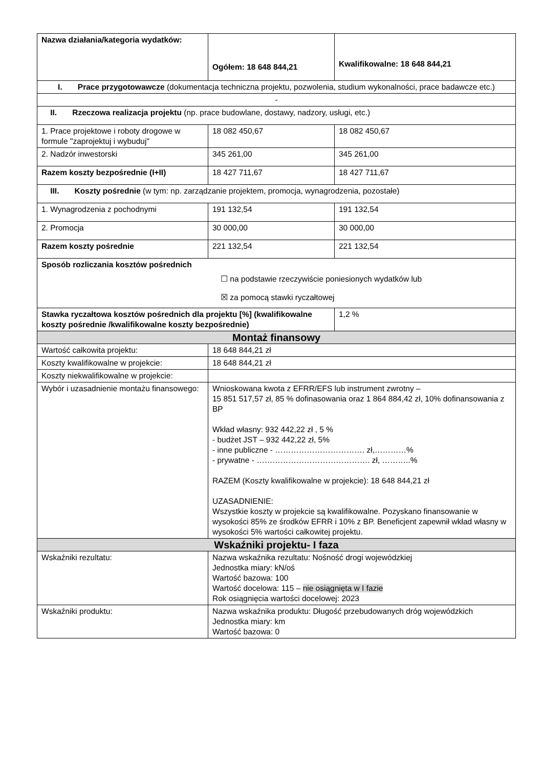| Nazwa działania/kategoria wydatków: | Ogółem: 18 648 844,21 | Kwalifikowalne: 18 648 844,21 |
| I. Prace przygotowawcze (dokumentacja techniczna projektu, pozwolenia, studium wykonalności, prace badawcze etc.) | | |
| - | | |
| II. Rzeczowa realizacja projektu (np. prace budowlane, dostawy, nadzory, usługi, etc.) | | |
| 1. Prace projektowe i roboty drogowe w formule "zaprojektuj i wybuduj" | 18 082 450,67 | 18 082 450,67 |
| 2. Nadzór inwestorski | 345 261,00 | 345 261,00 |
| Razem koszty bezpośrednie (I+II) | 18 427 711,67 | 18 427 711,67 |
| III. Koszty pośrednie (w tym: np. zarządzanie projektem, promocja, wynagrodzenia, pozostałe) | | |
| 1. Wynagrodzenia z pochodnymi | 191 132,54 | 191 132,54 |
| 2. Promocja | 30 000,00 | 30 000,00 |
| Razem koszty pośrednie | 221 132,54 | 221 132,54 |
| Sposób rozliczania kosztów pośrednich ☐ na podstawie rzeczywiście poniesionych wydatków lub ☒ za pomocą stawki ryczałtowej | | |
| Stawka ryczałtowa kosztów pośrednich dla projektu [%] (kwalifikowalne koszty pośrednie /kwalifikowalne koszty bezpośrednie) | | 1,2 % |
| Montaż finansowy | | |
| Wartość całkowita projektu: | 18 648 844,21 zł | |
| Koszty kwalifikowalne w projekcie: | 18 648 844,21 zł | |
| Koszty niekwalifikowalne w projekcie: | | |
| Wybór i uzasadnienie montażu finansowego: | Wnioskowana kwota z EFRR/EFS lub instrument zwrotny – 15 851 517,57 zł, 85 % dofinasowania oraz 1 864 884,42 zł, 10% dofinansowania z BP Wkład własny: 932 442,22 zł , 5 % - budżet JST – 932 442,22 zł, 5% - inne publiczne - ……………………………. zł,…………% - prywatne - ……………………………………. zł, ………..% RAZEM (Koszty kwalifikowalne w projekcie): 18 648 844,21 zł UZASADNIENIE: Wszystkie koszty w projekcie są kwalifikowalne. Pozyskano finansowanie w wysokości 85% ze środków EFRR i 10% z BP. Beneficjent zapewnił wkład własny w wysokości 5% wartości całkowitej projektu. | |
| Wskaźniki projektu- I faza | | |
| Wskaźniki rezultatu: | Nazwa wskaźnika rezultatu: Nośność drogi wojewódzkiej Jednostka miary: kN/oś Wartość bazowa: 100 Wartość docelowa: 115 – nie osiągnięta w I fazie Rok osiągnięcia wartości docelowej: 2023 | |
| Wskaźniki produktu: | Nazwa wskaźnika produktu: Długość przebudowanych dróg wojewódzkich Jednostka miary: km Wartość bazowa: 0 | |